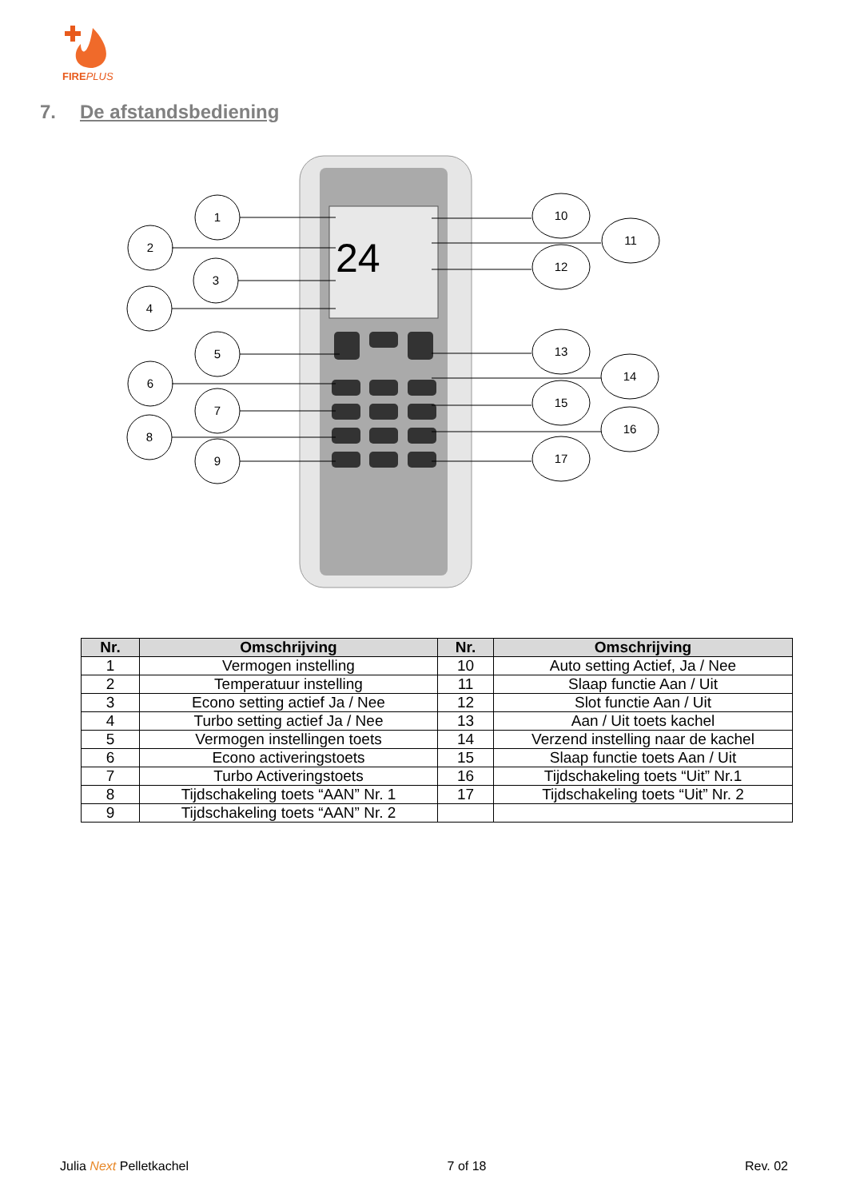FIREPLUS
7. De afstandsbediening
24
1
2
3
4
5
6
7
8
9
10
11
12
13
14
15
16
17
| Nr. | Omschrijving | Nr. | Omschrijving |
| --- | --- | --- | --- |
| 1 | Vermogen instelling | 10 | Auto setting Actief, Ja / Nee |
| 2 | Temperatuur instelling | 11 | Slaap functie Aan / Uit |
| 3 | Econo setting actief Ja / Nee | 12 | Slot functie Aan / Uit |
| 4 | Turbo setting actief Ja / Nee | 13 | Aan / Uit toets kachel |
| 5 | Vermogen instellingen toets | 14 | Verzend instelling naar de kachel |
| 6 | Econo activeringstoets | 15 | Slaap functie toets Aan / Uit |
| 7 | Turbo Activeringstoets | 16 | Tijdschakeling toets “Uit” Nr.1 |
| 8 | Tijdschakeling toets “AAN” Nr. 1 | 17 | Tijdschakeling toets “Uit” Nr. 2 |
| 9 | Tijdschakeling toets “AAN” Nr. 2 | | |
Julia Next Pelletkachel 7 of 18 Rev. 02